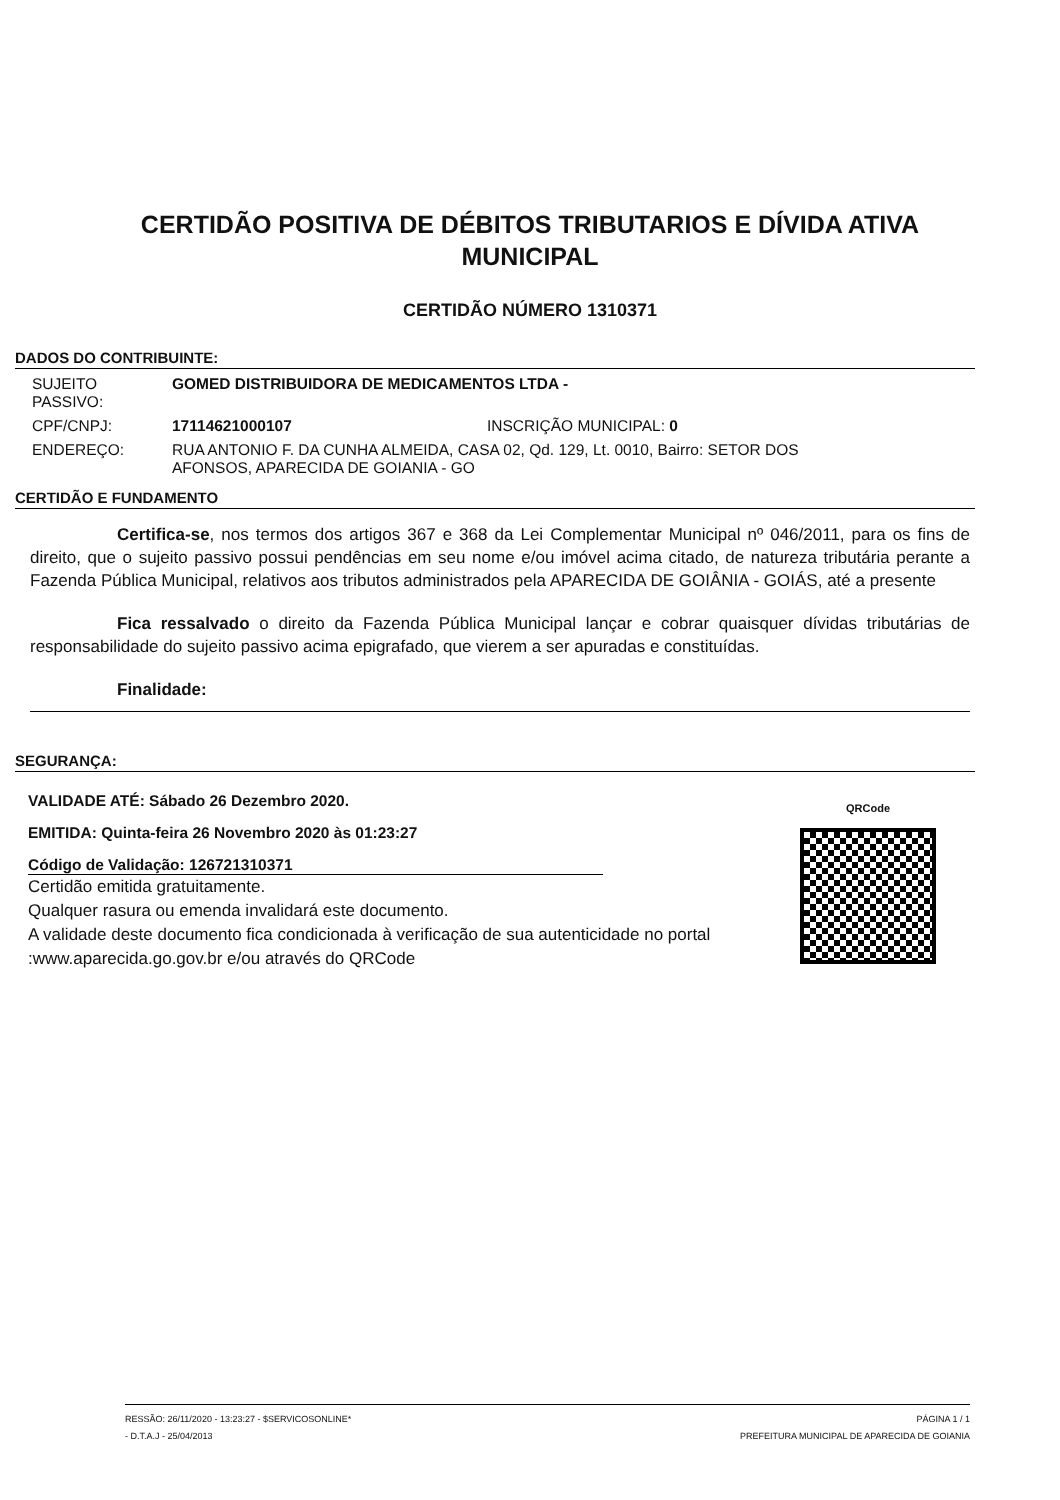CERTIDÃO POSITIVA DE DÉBITOS TRIBUTARIOS E DÍVIDA ATIVA
MUNICIPAL
CERTIDÃO NÚMERO 1310371
DADOS DO CONTRIBUINTE:
SUJEITO PASSIVO: GOMED DISTRIBUIDORA DE MEDICAMENTOS LTDA -
CPF/CNPJ: 17114621000107 INSCRIÇÃO MUNICIPAL: 0
ENDEREÇO: RUA ANTONIO F. DA CUNHA ALMEIDA, CASA 02, Qd. 129, Lt. 0010, Bairro: SETOR DOS
AFONSOS, APARECIDA DE GOIANIA - GO
CERTIDÃO E FUNDAMENTO
Certifica-se, nos termos dos artigos 367 e 368 da Lei Complementar Municipal nº 046/2011, para os fins de direito, que o sujeito passivo possui pendências em seu nome e/ou imóvel acima citado, de natureza tributária perante a Fazenda Pública Municipal, relativos aos tributos administrados pela APARECIDA DE GOIÂNIA - GOIÁS, até a presente
Fica ressalvado o direito da Fazenda Pública Municipal lançar e cobrar quaisquer dívidas tributárias de responsabilidade do sujeito passivo acima epigrafado, que vierem a ser apuradas e constituídas.
Finalidade:
SEGURANÇA:
VALIDADE ATÉ: Sábado 26 Dezembro 2020.
EMITIDA: Quinta-feira 26 Novembro 2020 às 01:23:27
Código de Validação: 126721310371
Certidão emitida gratuitamente.
Qualquer rasura ou emenda invalidará este documento.
A validade deste documento fica condicionada à verificação de sua autenticidade no portal :www.aparecida.go.gov.br e/ou através do QRCode
QRCode
RESSÃO: 26/11/2020 - 13:23:27 - $SERVICOSONLINE*
- D.T.A.J - 25/04/2013
PÁGINA 1 / 1
PREFEITURA MUNICIPAL DE APARECIDA DE GOIANIA